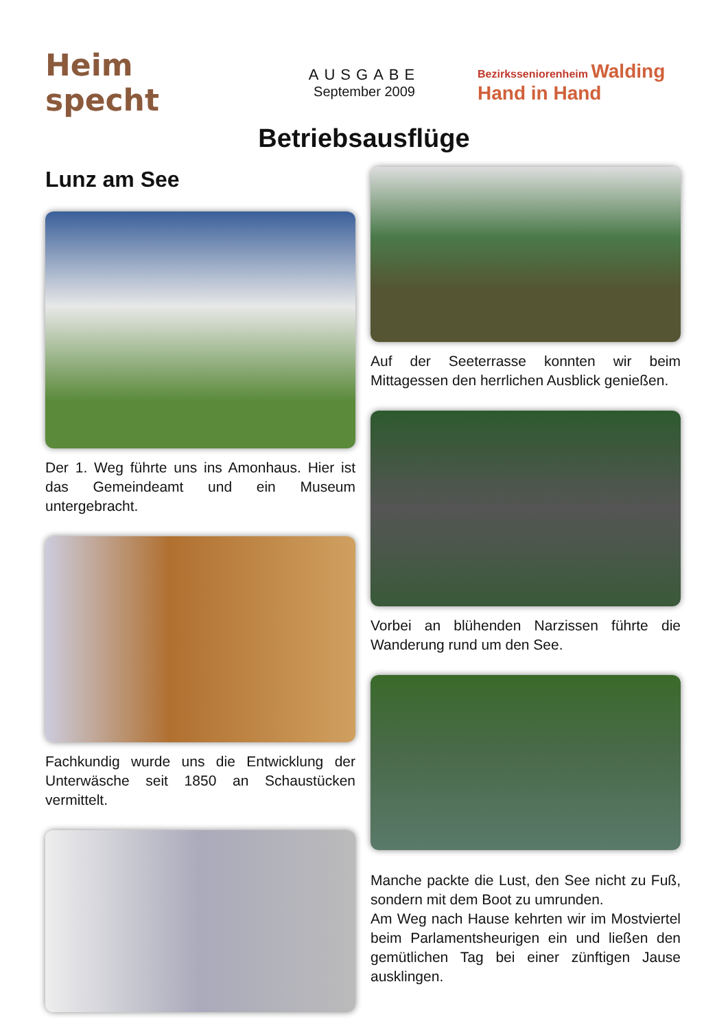Heim specht
AUSGABE
September 2009
Bezirksseniorenheim Walding
Hand in Hand
Betriebsausflüge
Lunz am See
Der 1. Weg führte uns ins Amonhaus. Hier ist das Gemeindeamt und ein Museum untergebracht.
Fachkundig wurde uns die Entwicklung der Unterwäsche seit 1850 an Schaustücken vermittelt.
Auf der Seeterrasse konnten wir beim Mittagessen den herrlichen Ausblick genießen.
Vorbei an blühenden Narzissen führte die Wanderung rund um den See.
Manche packte die Lust, den See nicht zu Fuß, sondern mit dem Boot zu umrunden.
Am Weg nach Hause kehrten wir im Mostviertel beim Parlamentsheurigen ein und ließen den gemütlichen Tag bei einer zünftigen Jause ausklingen.